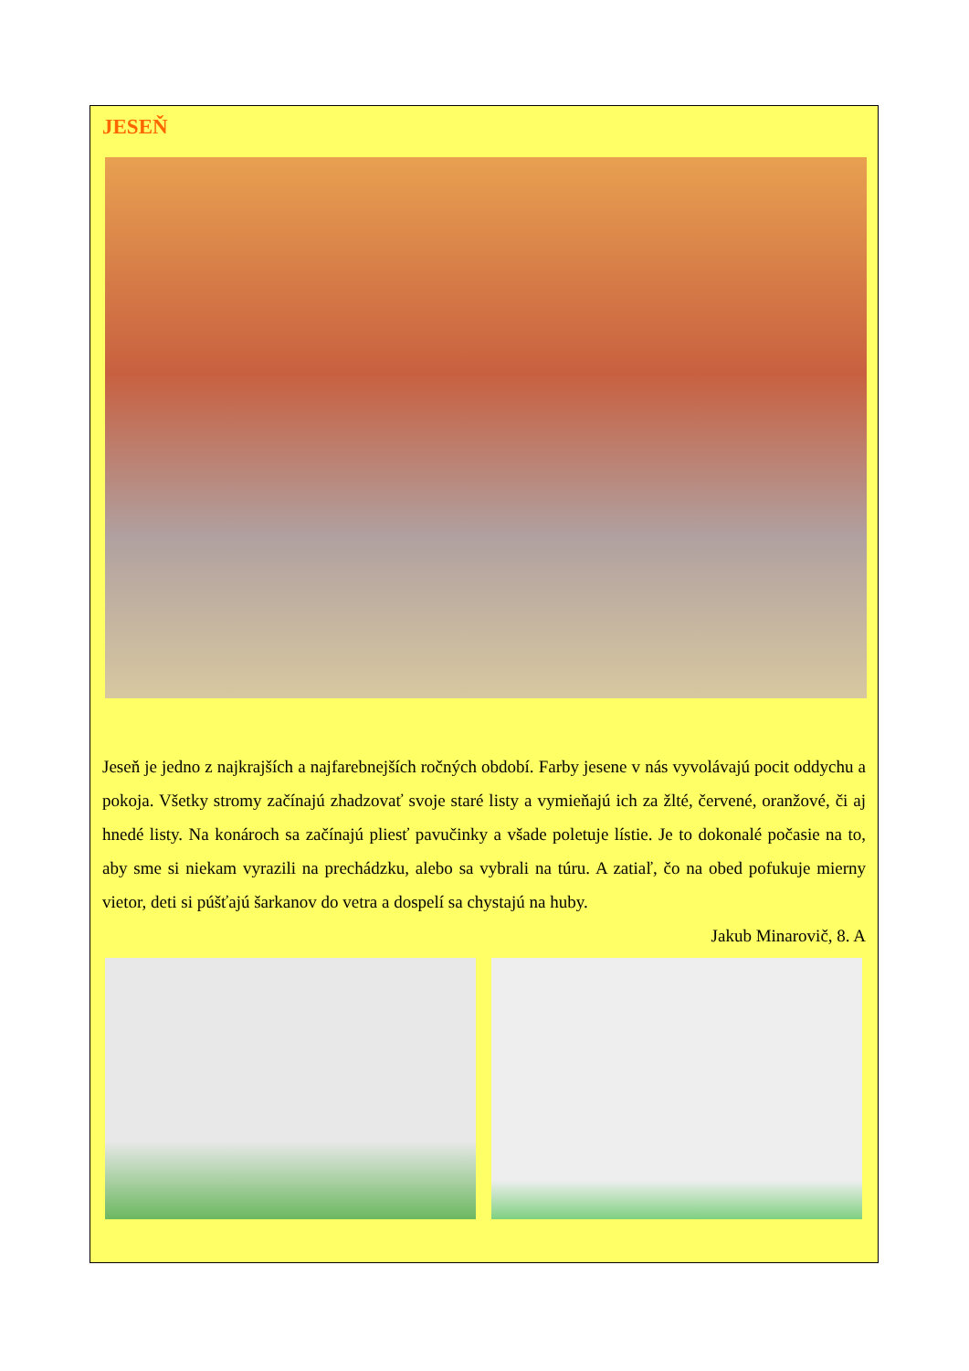JESEŇ
Jeseň je jedno z najkrajších a najfarebnejších ročných období. Farby jesene v nás vyvolávajú pocit oddychu a pokoja. Všetky stromy začínajú zhadzovať svoje staré listy a vymieňajú ich za žlté, červené, oranžové, či aj hnedé listy. Na konároch sa začínajú pliesť pavučinky a všade poletuje lístie. Je to dokonalé počasie na to, aby sme si niekam vyrazili na prechádzku, alebo sa vybrali na túru. A zatiaľ, čo na obed pofukuje mierny vietor, deti si púšťajú šarkanov do vetra a dospelí sa chystajú na huby.
Jakub Minarovič, 8. A